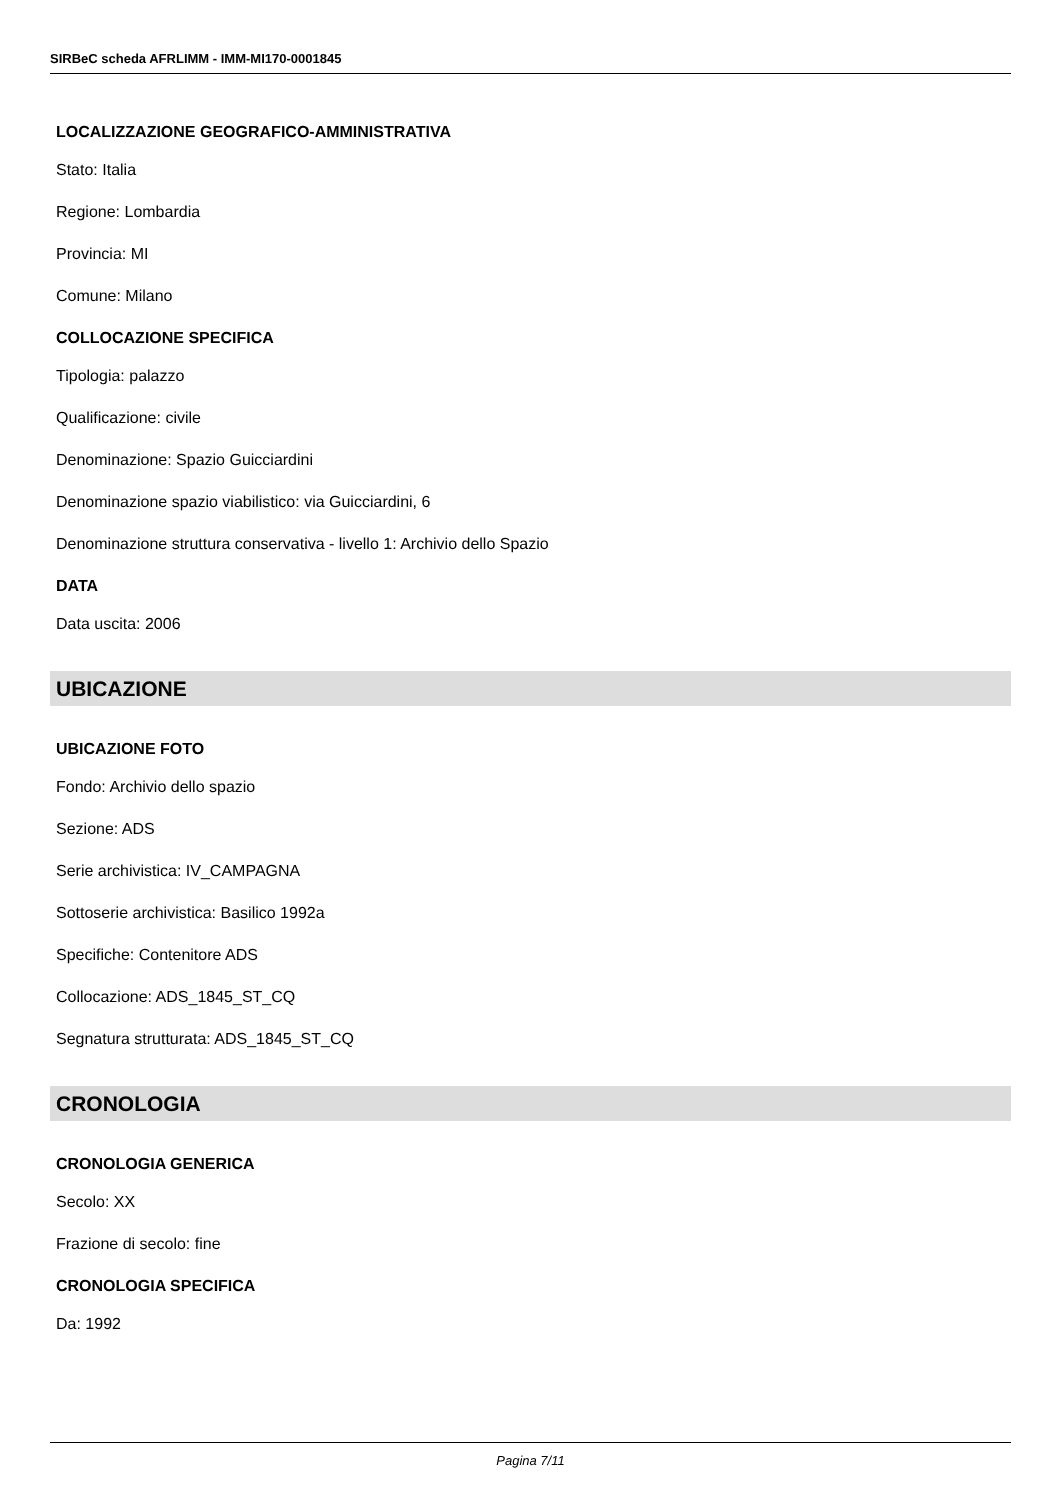SIRBeC scheda AFRLIMM - IMM-MI170-0001845
LOCALIZZAZIONE GEOGRAFICO-AMMINISTRATIVA
Stato: Italia
Regione: Lombardia
Provincia: MI
Comune: Milano
COLLOCAZIONE SPECIFICA
Tipologia: palazzo
Qualificazione: civile
Denominazione: Spazio Guicciardini
Denominazione spazio viabilistico: via Guicciardini, 6
Denominazione struttura conservativa - livello 1: Archivio dello Spazio
DATA
Data uscita: 2006
UBICAZIONE
UBICAZIONE FOTO
Fondo: Archivio dello spazio
Sezione: ADS
Serie archivistica: IV_CAMPAGNA
Sottoserie archivistica: Basilico 1992a
Specifiche: Contenitore ADS
Collocazione: ADS_1845_ST_CQ
Segnatura strutturata: ADS_1845_ST_CQ
CRONOLOGIA
CRONOLOGIA GENERICA
Secolo: XX
Frazione di secolo: fine
CRONOLOGIA SPECIFICA
Da: 1992
Pagina 7/11